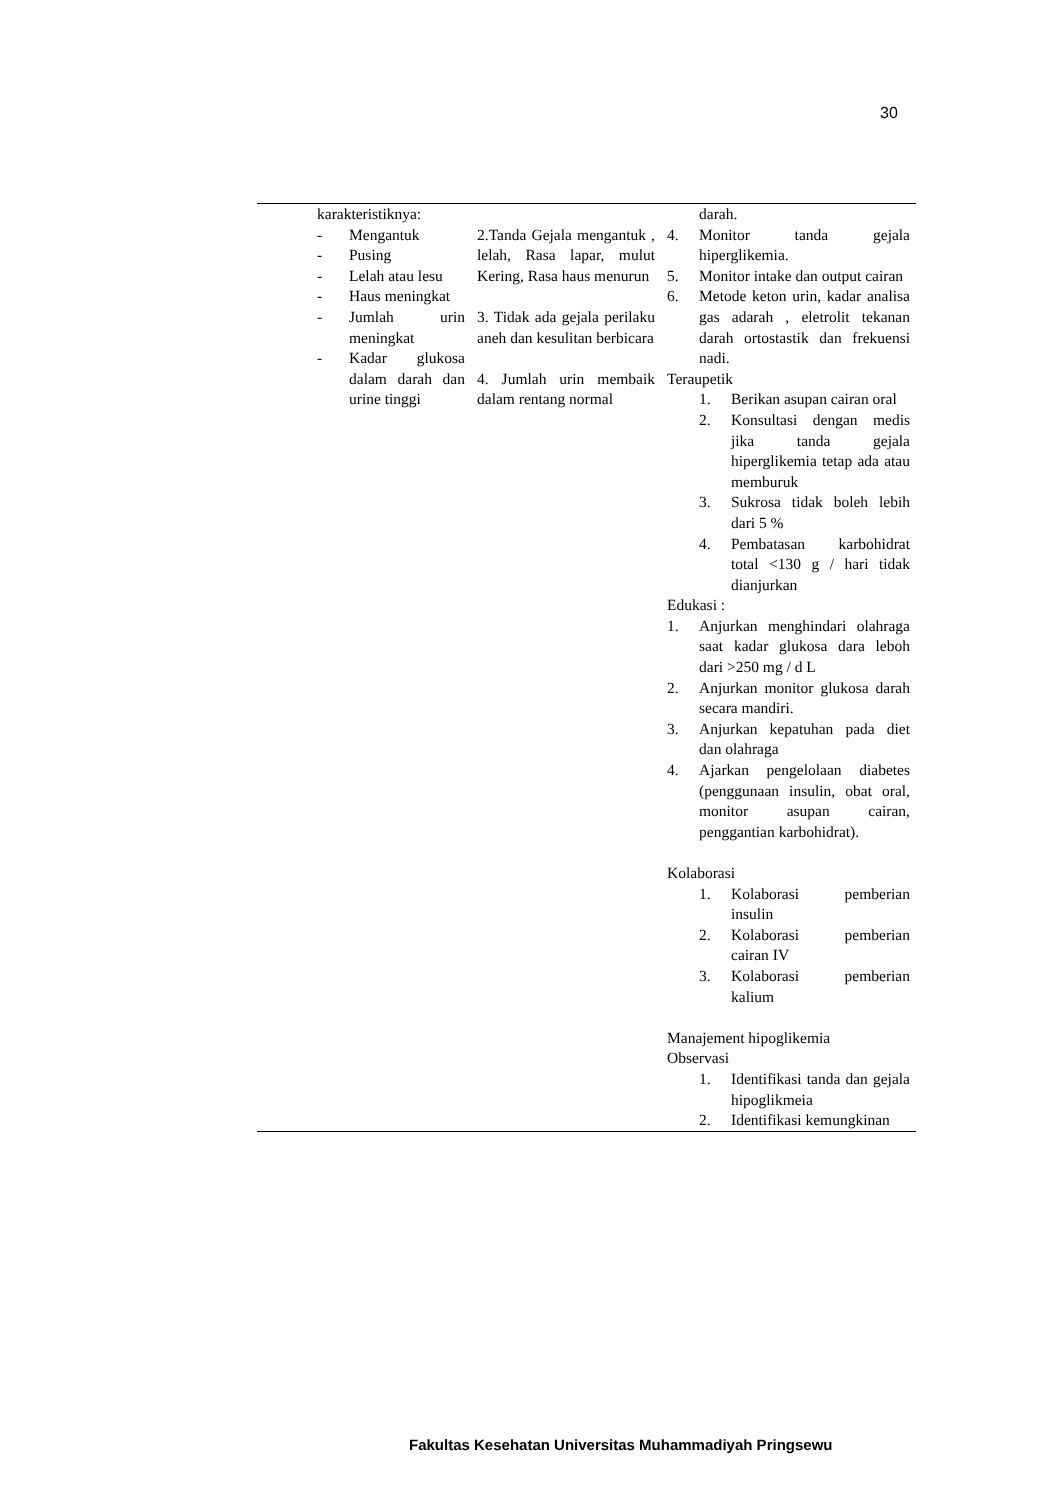30
| | karakteristiknya: - Mengantuk - Pusing - Lelah atau lesu - Haus meningkat - Jumlah urin meningkat - Kadar glukosa dalam darah dan urine tinggi | 2.Tanda Gejala mengantuk , lelah, Rasa lapar, mulut Kering, Rasa haus menurun 3. Tidak ada gejala perilaku aneh dan kesulitan berbicara 4. Jumlah urin membaik dalam rentang normal | darah. 4. Monitor tanda gejala hiperglikemia. 5. Monitor intake dan output cairan 6. Metode keton urin, kadar analisa gas adarah , eletrolit tekanan darah ortostastik dan frekuensi nadi. Teraupetik 1. Berikan asupan cairan oral 2. Konsultasi dengan medis jika tanda gejala hiperglikemia tetap ada atau memburuk 3. Sukrosa tidak boleh lebih dari 5 % 4. Pembatasan karbohidrat total <130 g / hari tidak dianjurkan Edukasi : 1. Anjurkan menghindari olahraga saat kadar glukosa dara leboh dari >250 mg / d L 2. Anjurkan monitor glukosa darah secara mandiri. 3. Anjurkan kepatuhan pada diet dan olahraga 4. Ajarkan pengelolaan diabetes (penggunaan insulin, obat oral, monitor asupan cairan, penggantian karbohidrat). Kolaborasi 1. Kolaborasi pemberian insulin 2. Kolaborasi pemberian cairan IV 3. Kolaborasi pemberian kalium Manajement hipoglikemia Observasi 1. Identifikasi tanda dan gejala hipoglikmeia 2. Identifikasi kemungkinan |
Fakultas Kesehatan Universitas Muhammadiyah Pringsewu